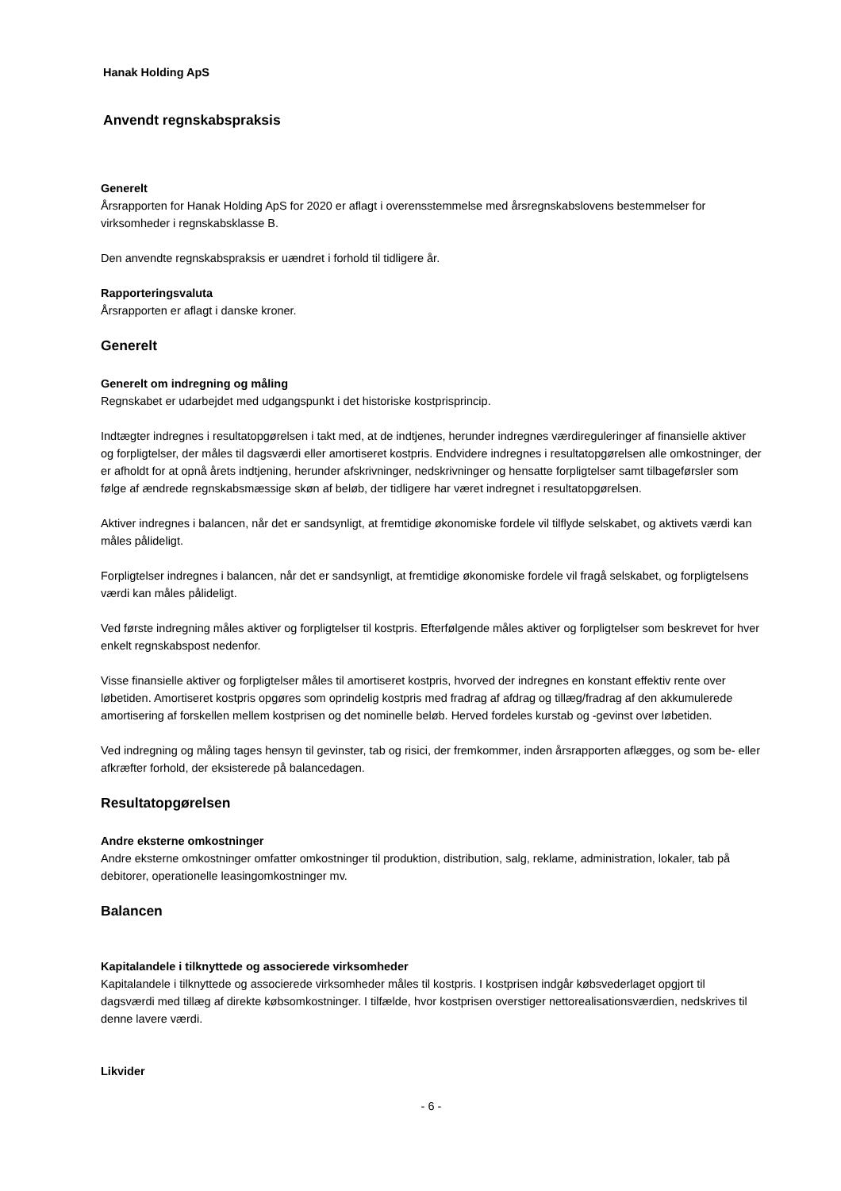Hanak Holding ApS
Anvendt regnskabspraksis
Generelt
Årsrapporten for Hanak Holding ApS for 2020 er aflagt i overensstemmelse med årsregnskabslovens bestemmelser for virksomheder i regnskabsklasse B.
Den anvendte regnskabspraksis er uændret i forhold til tidligere år.
Rapporteringsvaluta
Årsrapporten er aflagt i danske kroner.
Generelt
Generelt om indregning og måling
Regnskabet er udarbejdet med udgangspunkt i det historiske kostprisprincip.
Indtægter indregnes i resultatopgørelsen i takt med, at de indtjenes, herunder indregnes værdireguleringer af finansielle aktiver og forpligtelser, der måles til dagsværdi eller amortiseret kostpris. Endvidere indregnes i resultatopgørelsen alle omkostninger, der er afholdt for at opnå årets indtjening, herunder afskrivninger, nedskrivninger og hensatte forpligtelser samt tilbageførsler som følge af ændrede regnskabsmæssige skøn af beløb, der tidligere har været indregnet i resultatopgørelsen.
Aktiver indregnes i balancen, når det er sandsynligt, at fremtidige økonomiske fordele vil tilflyde selskabet, og aktivets værdi kan måles pålideligt.
Forpligtelser indregnes i balancen, når det er sandsynligt, at fremtidige økonomiske fordele vil fragå selskabet, og forpligtelsens værdi kan måles pålideligt.
Ved første indregning måles aktiver og forpligtelser til kostpris. Efterfølgende måles aktiver og forpligtelser som beskrevet for hver enkelt regnskabspost nedenfor.
Visse finansielle aktiver og forpligtelser måles til amortiseret kostpris, hvorved der indregnes en konstant effektiv rente over løbetiden. Amortiseret kostpris opgøres som oprindelig kostpris med fradrag af afdrag og tillæg/fradrag af den akkumulerede amortisering af forskellen mellem kostprisen og det nominelle beløb. Herved fordeles kurstab og -gevinst over løbetiden.
Ved indregning og måling tages hensyn til gevinster, tab og risici, der fremkommer, inden årsrapporten aflægges, og som be- eller afkræfter forhold, der eksisterede på balancedagen.
Resultatopgørelsen
Andre eksterne omkostninger
Andre eksterne omkostninger omfatter omkostninger til produktion, distribution, salg, reklame, administration, lokaler, tab på debitorer, operationelle leasingomkostninger mv.
Balancen
Kapitalandele i tilknyttede og associerede virksomheder
Kapitalandele i tilknyttede og associerede virksomheder måles til kostpris. I kostprisen indgår købsvederlaget opgjort til dagsværdi med tillæg af direkte købsomkostninger. I tilfælde, hvor kostprisen overstiger nettorealisationsværdien, nedskrives til denne lavere værdi.
Likvider
- 6 -